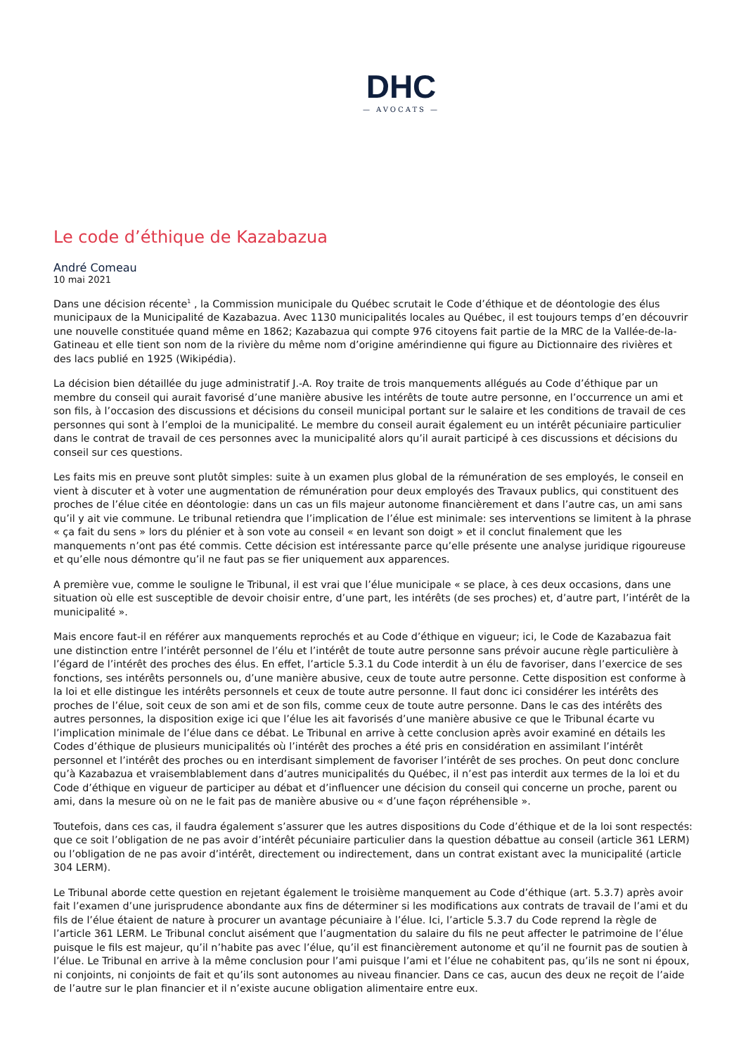DHC
— AVOCATS —
Le code d’éthique de Kazabazua
André Comeau
10 mai 2021
Dans une décision récente<sup>1</sup> , la Commission municipale du Québec scrutait le Code d’éthique et de déontologie des élus municipaux de la Municipalité de Kazabazua. Avec 1130 municipalités locales au Québec, il est toujours temps d’en découvrir une nouvelle constituée quand même en 1862; Kazabazua qui compte 976 citoyens fait partie de la MRC de la Vallée-de-la-Gatineau et elle tient son nom de la rivière du même nom d’origine amérindienne qui figure au Dictionnaire des rivières et des lacs publié en 1925 (Wikipédia).
La décision bien détaillée du juge administratif J.-A. Roy traite de trois manquements allégués au Code d’éthique par un membre du conseil qui aurait favorisé d’une manière abusive les intérêts de toute autre personne, en l’occurrence un ami et son fils, à l’occasion des discussions et décisions du conseil municipal portant sur le salaire et les conditions de travail de ces personnes qui sont à l’emploi de la municipalité. Le membre du conseil aurait également eu un intérêt pécuniaire particulier dans le contrat de travail de ces personnes avec la municipalité alors qu’il aurait participé à ces discussions et décisions du conseil sur ces questions.
Les faits mis en preuve sont plutôt simples: suite à un examen plus global de la rémunération de ses employés, le conseil en vient à discuter et à voter une augmentation de rémunération pour deux employés des Travaux publics, qui constituent des proches de l’élue citée en déontologie: dans un cas un fils majeur autonome financièrement et dans l’autre cas, un ami sans qu’il y ait vie commune. Le tribunal retiendra que l’implication de l’élue est minimale: ses interventions se limitent à la phrase « ça fait du sens » lors du plénier et à son vote au conseil « en levant son doigt » et il conclut finalement que les manquements n’ont pas été commis. Cette décision est intéressante parce qu’elle présente une analyse juridique rigoureuse et qu’elle nous démontre qu’il ne faut pas se fier uniquement aux apparences.
A première vue, comme le souligne le Tribunal, il est vrai que l’élue municipale « se place, à ces deux occasions, dans une situation où elle est susceptible de devoir choisir entre, d’une part, les intérêts (de ses proches) et, d’autre part, l’intérêt de la municipalité ».
Mais encore faut-il en référer aux manquements reprochés et au Code d’éthique en vigueur; ici, le Code de Kazabazua fait une distinction entre l’intérêt personnel de l’élu et l’intérêt de toute autre personne sans prévoir aucune règle particulière à l’égard de l’intérêt des proches des élus. En effet, l’article 5.3.1 du Code interdit à un élu de favoriser, dans l’exercice de ses fonctions, ses intérêts personnels ou, d’une manière abusive, ceux de toute autre personne. Cette disposition est conforme à la loi et elle distingue les intérêts personnels et ceux de toute autre personne. Il faut donc ici considérer les intérêts des proches de l’élue, soit ceux de son ami et de son fils, comme ceux de toute autre personne. Dans le cas des intérêts des autres personnes, la disposition exige ici que l’élue les ait favorisés d’une manière abusive ce que le Tribunal écarte vu l’implication minimale de l’élue dans ce débat. Le Tribunal en arrive à cette conclusion après avoir examiné en détails les Codes d’éthique de plusieurs municipalités où l’intérêt des proches a été pris en considération en assimilant l’intérêt personnel et l’intérêt des proches ou en interdisant simplement de favoriser l’intérêt de ses proches. On peut donc conclure qu’à Kazabazua et vraisemblablement dans d’autres municipalités du Québec, il n’est pas interdit aux termes de la loi et du Code d’éthique en vigueur de participer au débat et d’influencer une décision du conseil qui concerne un proche, parent ou ami, dans la mesure où on ne le fait pas de manière abusive ou « d’une façon répréhensible ».
Toutefois, dans ces cas, il faudra également s’assurer que les autres dispositions du Code d’éthique et de la loi sont respectés: que ce soit l’obligation de ne pas avoir d’intérêt pécuniaire particulier dans la question débattue au conseil (article 361 LERM) ou l’obligation de ne pas avoir d’intérêt, directement ou indirectement, dans un contrat existant avec la municipalité (article 304 LERM).
Le Tribunal aborde cette question en rejetant également le troisième manquement au Code d’éthique (art. 5.3.7) après avoir fait l’examen d’une jurisprudence abondante aux fins de déterminer si les modifications aux contrats de travail de l’ami et du fils de l’élue étaient de nature à procurer un avantage pécuniaire à l’élue. Ici, l’article 5.3.7 du Code reprend la règle de l’article 361 LERM. Le Tribunal conclut aisément que l’augmentation du salaire du fils ne peut affecter le patrimoine de l’élue puisque le fils est majeur, qu’il n’habite pas avec l’élue, qu’il est financièrement autonome et qu’il ne fournit pas de soutien à l’élue. Le Tribunal en arrive à la même conclusion pour l’ami puisque l’ami et l’élue ne cohabitent pas, qu’ils ne sont ni époux, ni conjoints, ni conjoints de fait et qu’ils sont autonomes au niveau financier. Dans ce cas, aucun des deux ne reçoit de l’aide de l’autre sur le plan financier et il n’existe aucune obligation alimentaire entre eux.